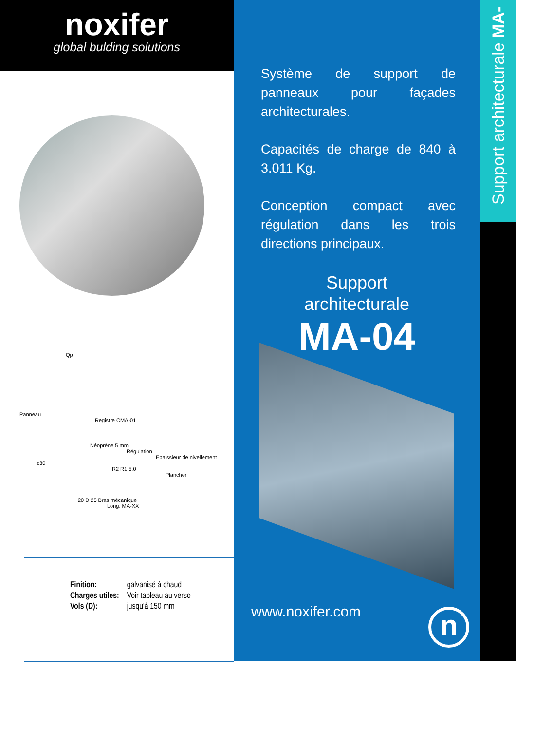noxifer
global bulding solutions
Qp
Panneau
Registre CMA-01
Néoprène 5 mm
Régulation
Epaissieur de nivellement
±30
R2 R1 5.0
Plancher
20 D 25 Bras mécanique
Long. MA-XX
| Finition: | galvanisé à chaud |
| Charges utiles: | Voir tableau au verso |
| Vols (D): | jusqu'à 150 mm |
Système de support de panneaux pour façades architecturales.
Capacités de charge de 840 à 3.011 Kg.
Conception compact avec régulation dans les trois directions principaux.
Support
architecturale
MA-04
www.noxifer.com n
Support architecturale MA-04